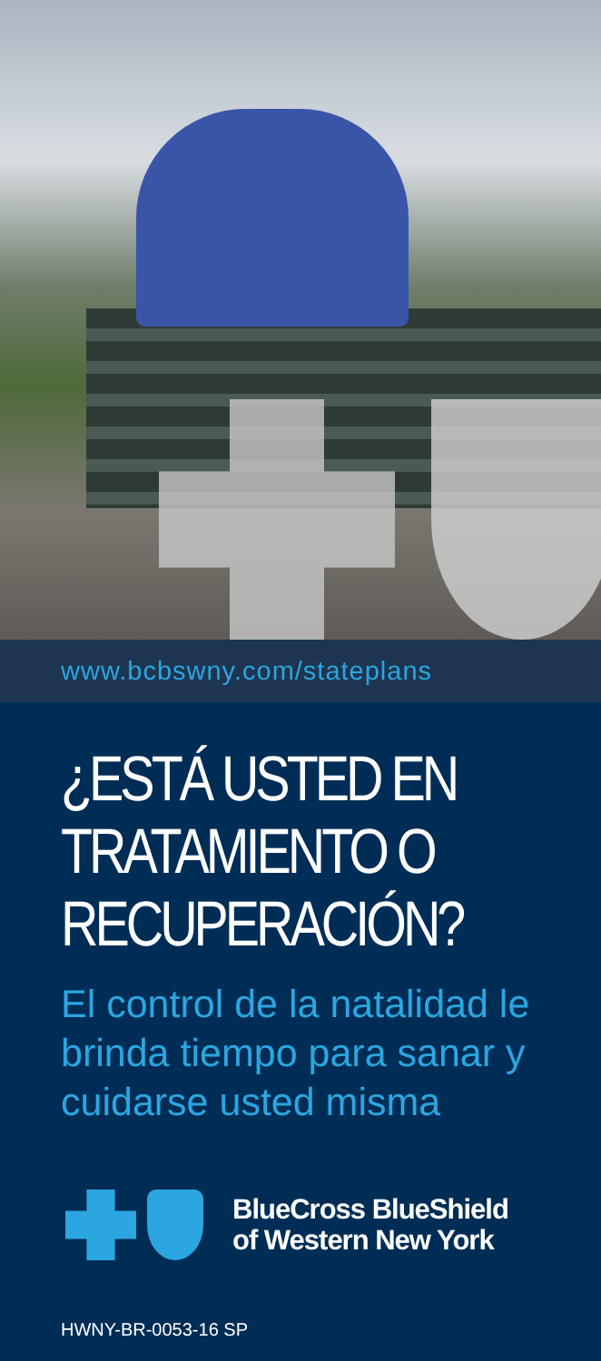www.bcbswny.com/stateplans
¿ESTÁ USTED EN
TRATAMIENTO O
RECUPERACIÓN?
El control de la natalidad le
brinda tiempo para sanar y
cuidarse usted misma
BlueCross BlueShield
of Western New York
HWNY-BR-0053-16 SP